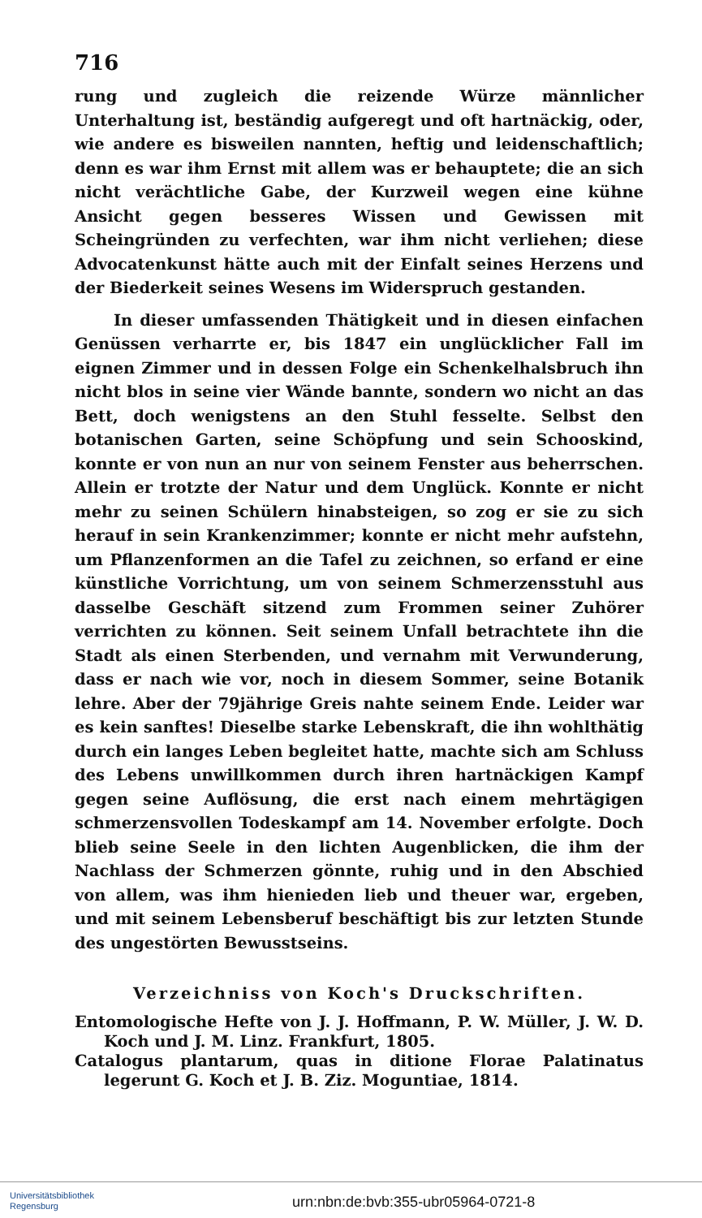716
rung und zugleich die reizende Würze männlicher Unterhaltung ist, beständig aufgeregt und oft hartnäckig, oder, wie andere es bisweilen nannten, heftig und leidenschaftlich; denn es war ihm Ernst mit allem was er behauptete; die an sich nicht verächtliche Gabe, der Kurzweil wegen eine kühne Ansicht gegen besseres Wissen und Gewissen mit Scheingründen zu verfechten, war ihm nicht verliehen; diese Advocatenkunst hätte auch mit der Einfalt seines Herzens und der Biederkeit seines Wesens im Widerspruch gestanden.
In dieser umfassenden Thätigkeit und in diesen einfachen Genüssen verharrte er, bis 1847 ein unglücklicher Fall im eignen Zimmer und in dessen Folge ein Schenkelhalsbruch ihn nicht blos in seine vier Wände bannte, sondern wo nicht an das Bett, doch wenigstens an den Stuhl fesselte. Selbst den botanischen Garten, seine Schöpfung und sein Schooskind, konnte er von nun an nur von seinem Fenster aus beherrschen. Allein er trotzte der Natur und dem Unglück. Konnte er nicht mehr zu seinen Schülern hinabsteigen, so zog er sie zu sich herauf in sein Krankenzimmer; konnte er nicht mehr aufstehn, um Pflanzenformen an die Tafel zu zeichnen, so erfand er eine künstliche Vorrichtung, um von seinem Schmerzensstuhl aus dasselbe Geschäft sitzend zum Frommen seiner Zuhörer verrichten zu können. Seit seinem Unfall betrachtete ihn die Stadt als einen Sterbenden, und vernahm mit Verwunderung, dass er nach wie vor, noch in diesem Sommer, seine Botanik lehre. Aber der 79jährige Greis nahte seinem Ende. Leider war es kein sanftes! Dieselbe starke Lebenskraft, die ihn wohlthätig durch ein langes Leben begleitet hatte, machte sich am Schluss des Lebens unwillkommen durch ihren hartnäckigen Kampf gegen seine Auflösung, die erst nach einem mehrtägigen schmerzensvollen Todeskampf am 14. November erfolgte. Doch blieb seine Seele in den lichten Augenblicken, die ihm der Nachlass der Schmerzen gönnte, ruhig und in den Abschied von allem, was ihm hienieden lieb und theuer war, ergeben, und mit seinem Lebensberuf beschäftigt bis zur letzten Stunde des ungestörten Bewusstseins.
Verzeichniss von Koch's Druckschriften.
Entomologische Hefte von J. J. Hoffmann, P. W. Müller, J. W. D. Koch und J. M. Linz. Frankfurt, 1805.
Catalogus plantarum, quas in ditione Florae Palatinatus legerunt G. Koch et J. B. Ziz. Moguntiae, 1814.
Universitätsbibliothek
Regensburg
urn:nbn:de:bvb:355-ubr05964-0721-8